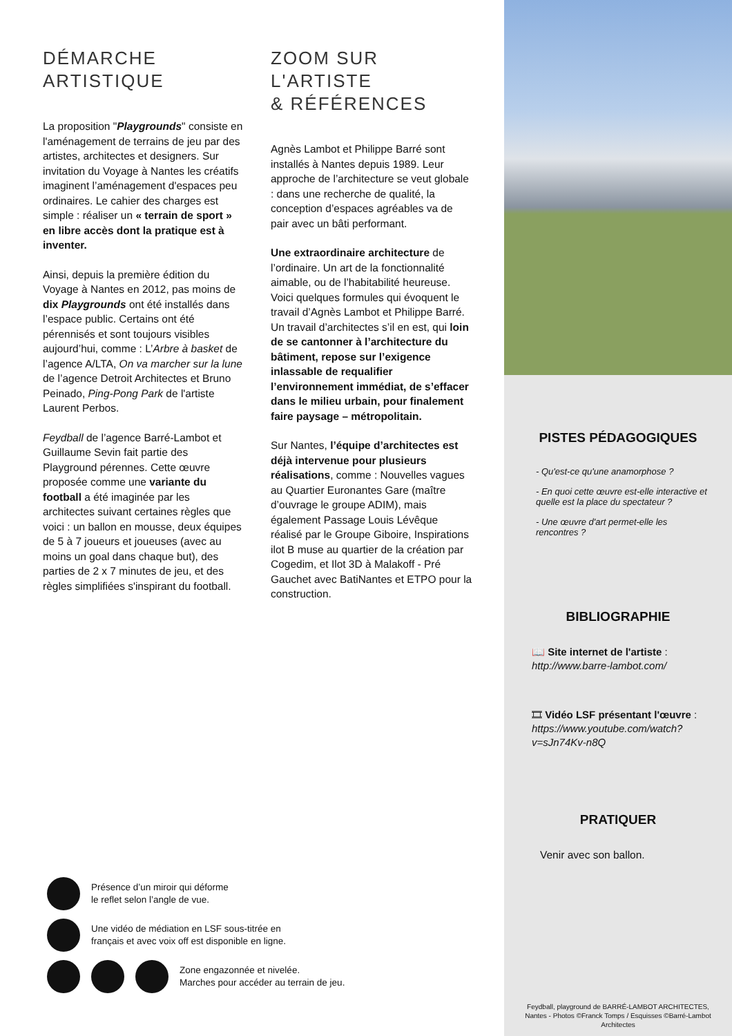DÉMARCHE
ARTISTIQUE
La proposition "Playgrounds" consiste en l'aménagement de terrains de jeu par des artistes, architectes et designers. Sur invitation du Voyage à Nantes les créatifs imaginent l’aménagement d'espaces peu ordinaires. Le cahier des charges est simple : réaliser un « terrain de sport » en libre accès dont la pratique est à inventer.
Ainsi, depuis la première édition du Voyage à Nantes en 2012, pas moins de dix Playgrounds ont été installés dans l’espace public. Certains ont été pérennisés et sont toujours visibles aujourd’hui, comme : L’Arbre à basket de l’agence A/LTA, On va marcher sur la lune de l’agence Detroit Architectes et Bruno Peinado, Ping-Pong Park de l'artiste Laurent Perbos.
Feydball de l’agence Barré-Lambot et Guillaume Sevin fait partie des Playground pérennes. Cette œuvre proposée comme une variante du football a été imaginée par les architectes suivant certaines règles que voici : un ballon en mousse, deux équipes de 5 à 7 joueurs et joueuses (avec au moins un goal dans chaque but), des parties de 2 x 7 minutes de jeu, et des règles simplifiées s'inspirant du football.
ZOOM SUR
L'ARTISTE
& RÉFÉRENCES
Agnès Lambot et Philippe Barré sont installés à Nantes depuis 1989. Leur approche de l’architecture se veut globale : dans une recherche de qualité, la conception d’espaces agréables va de pair avec un bâti performant.
Une extraordinaire architecture de l’ordinaire. Un art de la fonctionnalité aimable, ou de l’habitabilité heureuse. Voici quelques formules qui évoquent le travail d’Agnès Lambot et Philippe Barré. Un travail d’architectes s’il en est, qui loin de se cantonner à l’architecture du bâtiment, repose sur l’exigence inlassable de requalifier l’environnement immédiat, de s’effacer dans le milieu urbain, pour finalement faire paysage – métropolitain.
Sur Nantes, l’équipe d’architectes est déjà intervenue pour plusieurs réalisations, comme : Nouvelles vagues au Quartier Euronantes Gare (maître d’ouvrage le groupe ADIM), mais également Passage Louis Lévêque réalisé par le Groupe Giboire, Inspirations ilot B muse au quartier de la création par Cogedim, et Ilot 3D à Malakoff - Pré Gauchet avec BatiNantes et ETPO pour la construction.
Présence d’un miroir qui déforme
le reflet selon l’angle de vue.
Une vidéo de médiation en LSF sous-titrée en
français et avec voix off est disponible en ligne.
Zone engazonnée et nivelée.
Marches pour accéder au terrain de jeu.
PISTES PÉDAGOGIQUES
- Qu'est-ce qu'une anamorphose ?
- En quoi cette œuvre est-elle interactive et quelle est la place du spectateur ?
- Une œuvre d'art permet-elle les rencontres ?
BIBLIOGRAPHIE
📖 Site internet de l'artiste :
http://www.barre-lambot.com/
🎞 Vidéo LSF présentant l'œuvre :
https://www.youtube.com/watch?v=sJn74Kv-n8Q
PRATIQUER
Venir avec son ballon.
Feydball, playground de BARRÉ-LAMBOT ARCHITECTES, Nantes - Photos ©Franck Tomps / Esquisses ©Barré-Lambot Architectes